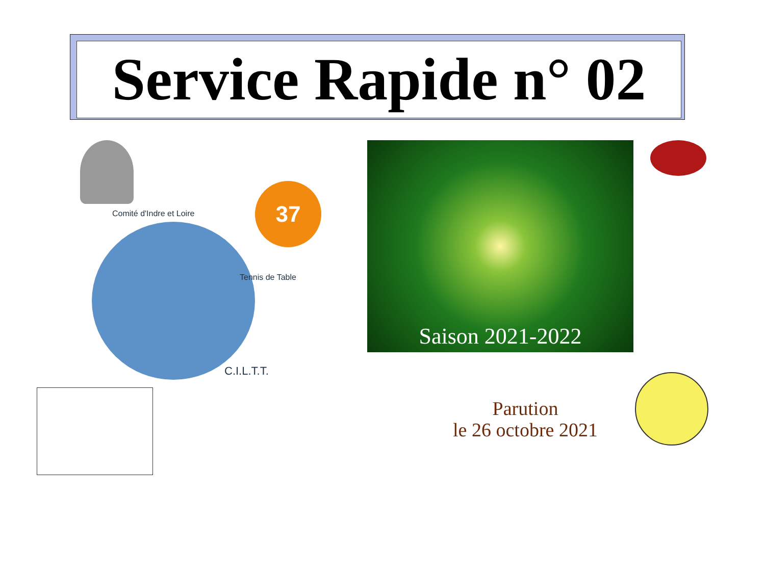Service Rapide n° 02
Comité d'Indre et Loire
Tennis de Table
C.I.L.T.T.
37
Saison 2021-2022
Parution
le 26 octobre 2021